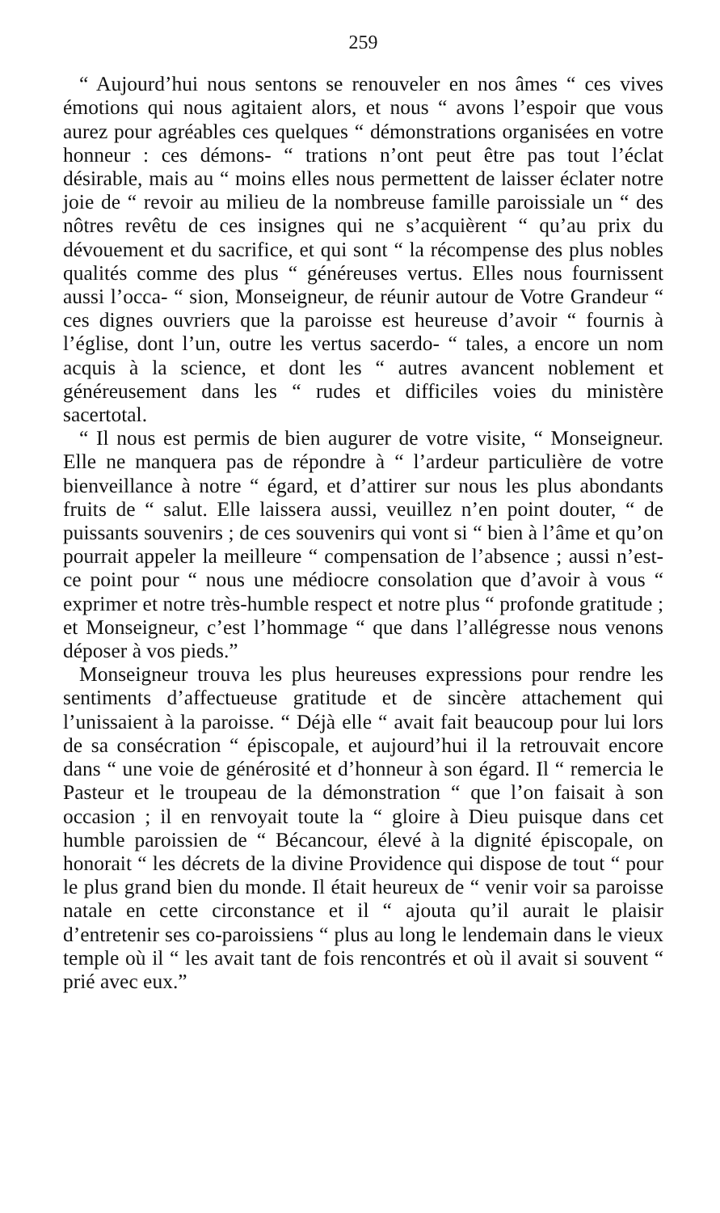259
“ Aujourd’hui nous sentons se renouveler en nos âmes “ ces vives émotions qui nous agitaient alors, et nous “ avons l’espoir que vous aurez pour agréables ces quelques “ démonstrations organisées en votre honneur : ces démons- “ trations n’ont peut être pas tout l’éclat désirable, mais au “ moins elles nous permettent de laisser éclater notre joie de “ revoir au milieu de la nombreuse famille paroissiale un “ des nôtres revêtu de ces insignes qui ne s’acquièrent “ qu’au prix du dévouement et du sacrifice, et qui sont “ la récompense des plus nobles qualités comme des plus “ généreuses vertus. Elles nous fournissent aussi l’occa- “ sion, Monseigneur, de réunir autour de Votre Grandeur “ ces dignes ouvriers que la paroisse est heureuse d’avoir “ fournis à l’église, dont l’un, outre les vertus sacerdo- “ tales, a encore un nom acquis à la science, et dont les “ autres avancent noblement et généreusement dans les “ rudes et difficiles voies du ministère sacertotal.
“ Il nous est permis de bien augurer de votre visite, “ Monseigneur. Elle ne manquera pas de répondre à “ l’ardeur particulière de votre bienveillance à notre “ égard, et d’attirer sur nous les plus abondants fruits de “ salut. Elle laissera aussi, veuillez n’en point douter, “ de puissants souvenirs ; de ces souvenirs qui vont si “ bien à l’âme et qu’on pourrait appeler la meilleure “ compensation de l’absence ; aussi n’est-ce point pour “ nous une médiocre consolation que d’avoir à vous “ exprimer et notre très-humble respect et notre plus “ profonde gratitude ; et Monseigneur, c’est l’hommage “ que dans l’allégresse nous venons déposer à vos pieds.”
Monseigneur trouva les plus heureuses expressions pour rendre les sentiments d’affectueuse gratitude et de sincère attachement qui l’unissaient à la paroisse. “ Déjà elle “ avait fait beaucoup pour lui lors de sa consécration “ épiscopale, et aujourd’hui il la retrouvait encore dans “ une voie de générosité et d’honneur à son égard. Il “ remercia le Pasteur et le troupeau de la démonstration “ que l’on faisait à son occasion ; il en renvoyait toute la “ gloire à Dieu puisque dans cet humble paroissien de “ Bécancour, élevé à la dignité épiscopale, on honorait “ les décrets de la divine Providence qui dispose de tout “ pour le plus grand bien du monde. Il était heureux de “ venir voir sa paroisse natale en cette circonstance et il “ ajouta qu’il aurait le plaisir d’entretenir ses co-paroissiens “ plus au long le lendemain dans le vieux temple où il “ les avait tant de fois rencontrés et où il avait si souvent “ prié avec eux.”